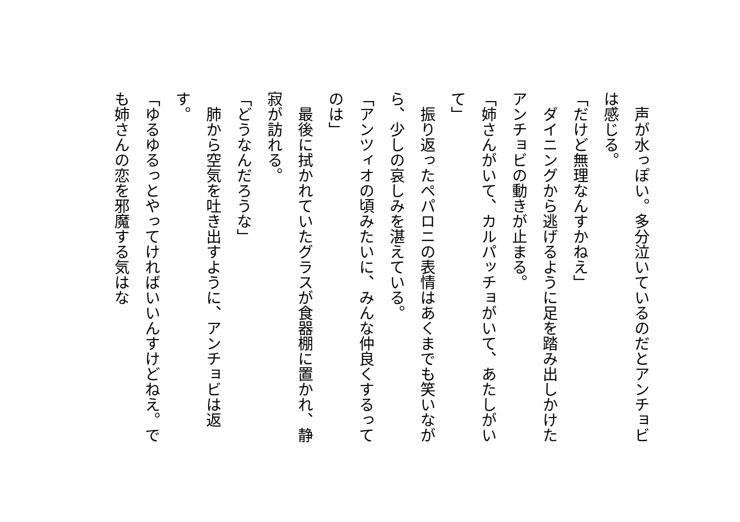声が水っぽい。多分泣いているのだとアンチョビは感じる。
「だけど無理なんすかねえ」
　ダイニングから逃げるように足を踏み出しかけたアンチョビの動きが止まる。
「姉さんがいて、カルパッチョがいて、あたしがいて」
　振り返ったペパロニの表情はあくまでも笑いながら、少しの哀しみを湛えている。
「アンツィオの頃みたいに、みんな仲良くするってのは」
　最後に拭かれていたグラスが食器棚に置かれ、静寂が訪れる。
「どうなんだろうな」
　肺から空気を吐き出すように、アンチョビは返す。
「ゆるゆるっとやってければいいんすけどねえ。でも姉さんの恋を邪魔する気はな